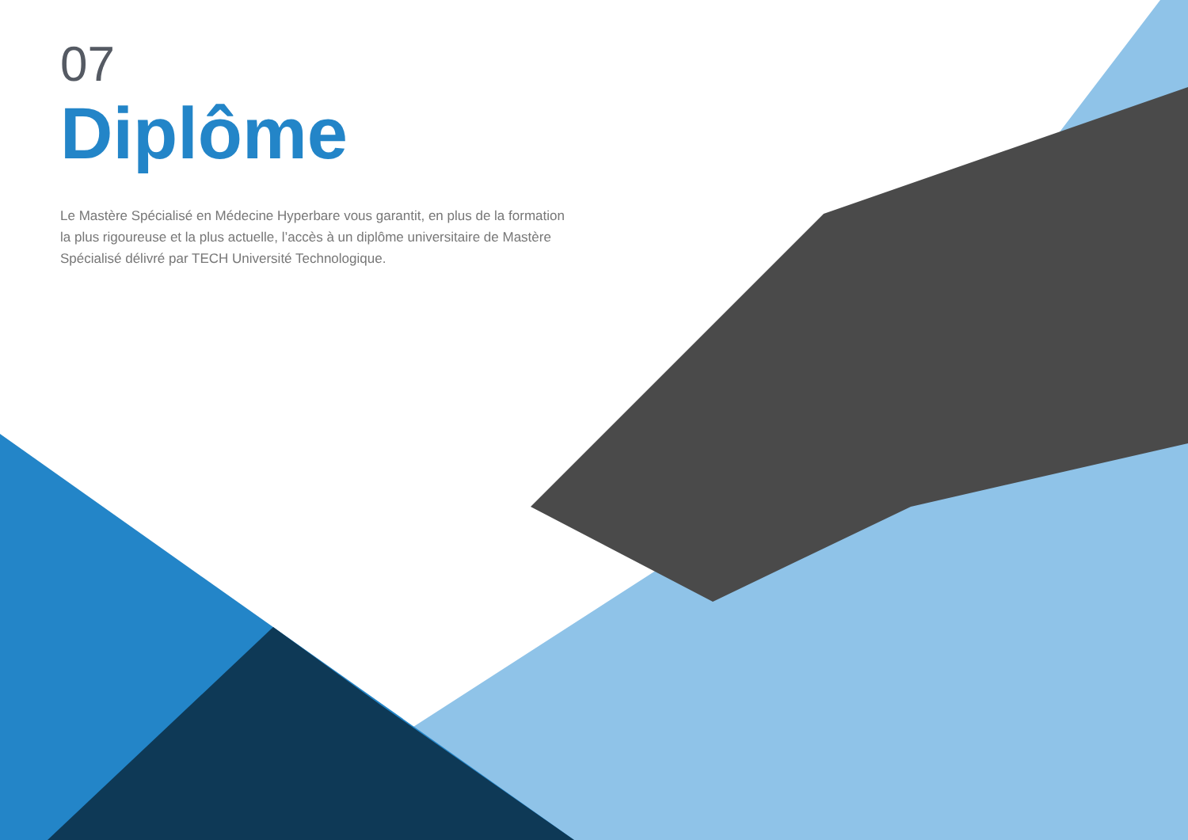07
Diplôme
Le Mastère Spécialisé en Médecine Hyperbare vous garantit, en plus de la formation la plus rigoureuse et la plus actuelle, l’accès à un diplôme universitaire de Mastère Spécialisé délivré par TECH Université Technologique.